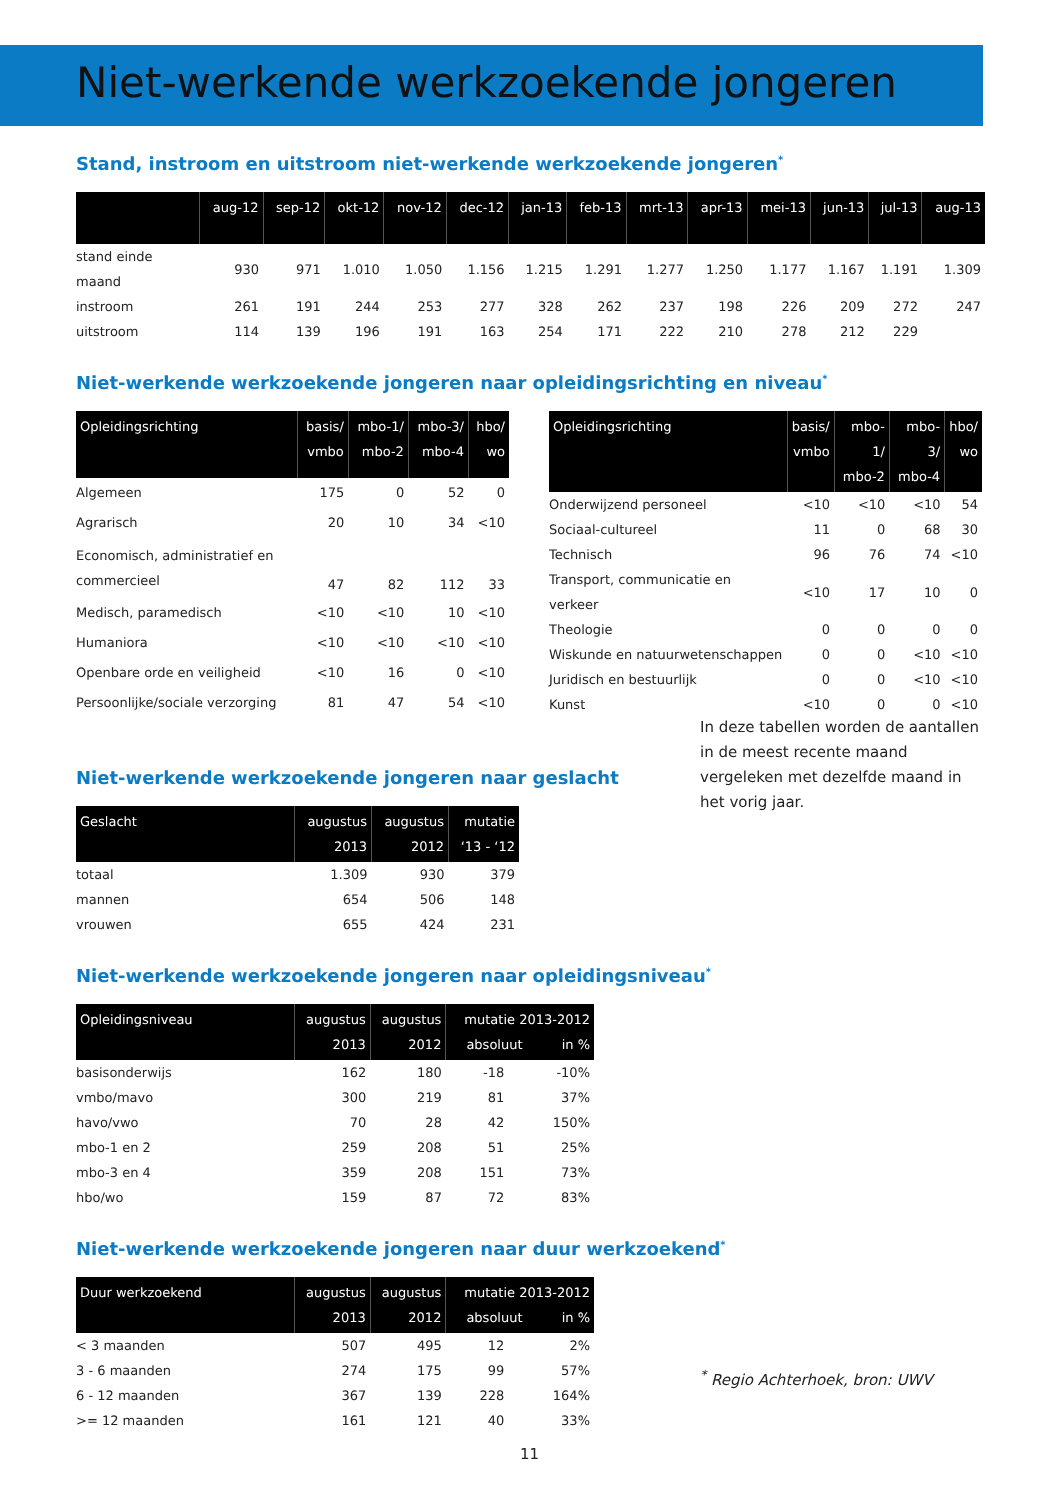Niet-werkende werkzoekende jongeren
Stand, instroom en uitstroom niet-werkende werkzoekende jongeren<sup>*</sup>
| | aug-12 | sep-12 | okt-12 | nov-12 | dec-12 | jan-13 | feb-13 | mrt-13 | apr-13 | mei-13 | jun-13 | jul-13 | aug-13 |
| --- | --- | --- | --- | --- | --- | --- | --- | --- | --- | --- | --- | --- | --- |
| stand einde maand | 930 | 971 | 1.010 | 1.050 | 1.156 | 1.215 | 1.291 | 1.277 | 1.250 | 1.177 | 1.167 | 1.191 | 1.309 |
| instroom | 261 | 191 | 244 | 253 | 277 | 328 | 262 | 237 | 198 | 226 | 209 | 272 | 247 |
| uitstroom | 114 | 139 | 196 | 191 | 163 | 254 | 171 | 222 | 210 | 278 | 212 | 229 | |
Niet-werkende werkzoekende jongeren naar opleidingsrichting en niveau<sup>*</sup>
| Opleidingsrichting | basis/ vmbo | mbo-1/ mbo-2 | mbo-3/ mbo-4 | hbo/ wo |
| --- | --- | --- | --- | --- |
| Algemeen | 175 | 0 | 52 | 0 |
| Agrarisch | 20 | 10 | 34 | <10 |
| Economisch, administratief en commercieel | 47 | 82 | 112 | 33 |
| Medisch, paramedisch | <10 | <10 | 10 | <10 |
| Humaniora | <10 | <10 | <10 | <10 |
| Openbare orde en veiligheid | <10 | 16 | 0 | <10 |
| Persoonlijke/sociale verzorging | 81 | 47 | 54 | <10 |
| Opleidingsrichting | basis/ vmbo | mbo-1/ mbo-2 | mbo-3/ mbo-4 | hbo/ wo |
| --- | --- | --- | --- | --- |
| Onderwijzend personeel | <10 | <10 | <10 | 54 |
| Sociaal-cultureel | 11 | 0 | 68 | 30 |
| Technisch | 96 | 76 | 74 | <10 |
| Transport, communicatie en verkeer | <10 | 17 | 10 | 0 |
| Theologie | 0 | 0 | 0 | 0 |
| Wiskunde en natuurwetenschappen | 0 | 0 | <10 | <10 |
| Juridisch en bestuurlijk | 0 | 0 | <10 | <10 |
| Kunst | <10 | 0 | 0 | <10 |
Niet-werkende werkzoekende jongeren naar geslacht
| Geslacht | augustus 2013 | augustus 2012 | mutatie ‘13 - ‘12 |
| --- | --- | --- | --- |
| totaal | 1.309 | 930 | 379 |
| mannen | 654 | 506 | 148 |
| vrouwen | 655 | 424 | 231 |
In deze tabellen worden de aantallen in de meest recente maand vergeleken met dezelfde maand in het vorig jaar.
Niet-werkende werkzoekende jongeren naar opleidingsniveau<sup>*</sup>
| Opleidingsniveau | augustus 2013 | augustus 2012 | mutatie 2013-2012 absoluut in % | |
| --- | --- | --- | --- | --- |
| basisonderwijs | 162 | 180 | -18 | -10% |
| vmbo/mavo | 300 | 219 | 81 | 37% |
| havo/vwo | 70 | 28 | 42 | 150% |
| mbo-1 en 2 | 259 | 208 | 51 | 25% |
| mbo-3 en 4 | 359 | 208 | 151 | 73% |
| hbo/wo | 159 | 87 | 72 | 83% |
Niet-werkende werkzoekende jongeren naar duur werkzoekend<sup>*</sup>
| Duur werkzoekend | augustus 2013 | augustus 2012 | mutatie 2013-2012 absoluut in % | |
| --- | --- | --- | --- | --- |
| < 3 maanden | 507 | 495 | 12 | 2% |
| 3 - 6 maanden | 274 | 175 | 99 | 57% |
| 6 - 12 maanden | 367 | 139 | 228 | 164% |
| >= 12 maanden | 161 | 121 | 40 | 33% |
<sup>*</sup> Regio Achterhoek, bron: UWV
11